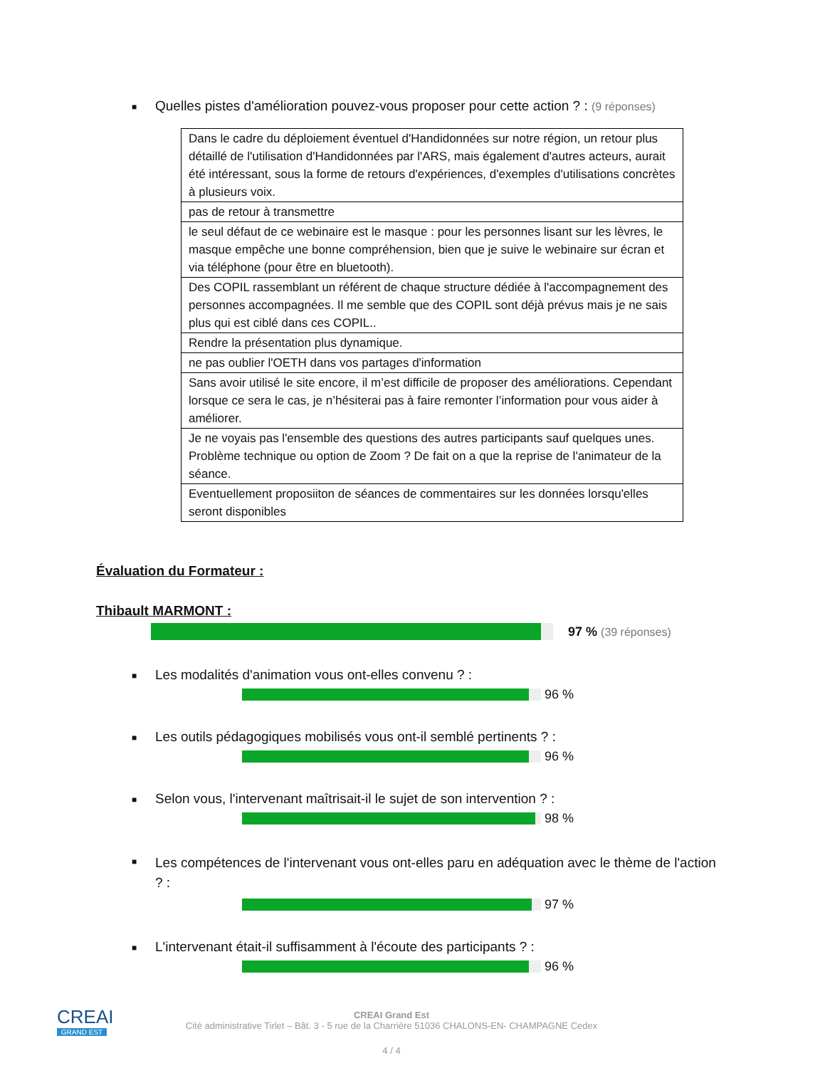■ Quelles pistes d'amélioration pouvez-vous proposer pour cette action ? : (9 réponses)
| Dans le cadre du déploiement éventuel d'Handidonnées sur notre région, un retour plus détaillé de l'utilisation d'Handidonnées par l'ARS, mais également d'autres acteurs, aurait été intéressant, sous la forme de retours d'expériences, d'exemples d'utilisations concrètes à plusieurs voix. |
| pas de retour à transmettre |
| le seul défaut de ce webinaire est le masque : pour les personnes lisant sur les lèvres, le masque empêche une bonne compréhension, bien que je suive le webinaire sur écran et via téléphone (pour être en bluetooth). |
| Des COPIL rassemblant un référent de chaque structure dédiée à l'accompagnement des personnes accompagnées. Il me semble que des COPIL sont déjà prévus mais je ne sais plus qui est ciblé dans ces COPIL.. |
| Rendre la présentation plus dynamique. |
| ne pas oublier l'OETH dans vos partages d'information |
| Sans avoir utilisé le site encore, il m’est difficile de proposer des améliorations. Cependant lorsque ce sera le cas, je n’hésiterai pas à faire remonter l’information pour vous aider à améliorer. |
| Je ne voyais pas l'ensemble des questions des autres participants sauf quelques unes. Problème technique ou option de Zoom ? De fait on a que la reprise de l'animateur de la séance. |
| Eventuellement proposiiton de séances de commentaires sur les données lorsqu'elles seront disponibles |
Évaluation du Formateur :
Thibault MARMONT :
97 % (39 réponses)
■ Les modalités d'animation vous ont-elles convenu ? :
96 %
■ Les outils pédagogiques mobilisés vous ont-il semblé pertinents ? :
96 %
■ Selon vous, l'intervenant maîtrisait-il le sujet de son intervention ? :
98 %
■ Les compétences de l'intervenant vous ont-elles paru en adéquation avec le thème de l'action ? :
97 %
■ L'intervenant était-il suffisamment à l'écoute des participants ? :
96 %
CREAI
GRAND EST
CREAI Grand Est
Cité administrative Tirlet – Bât. 3 - 5 rue de la Charrière 51036 CHALONS-EN- CHAMPAGNE Cedex
4 / 4